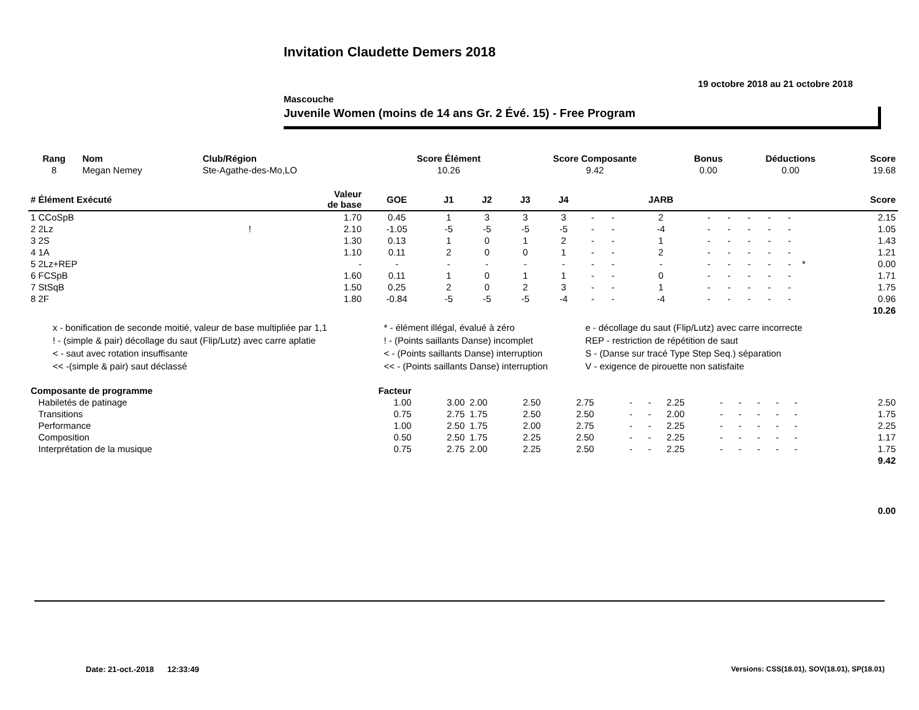Invitation Claudette Demers 2018
19 octobre 2018 au 21 octobre 2018
Mascouche
Juvenile Women (moins de 14 ans Gr. 2 Évé. 15) - Free Program
| Rang | Nom | Club/Région | Score Élément | Score Composante | Bonus | Déductions | Score |
| --- | --- | --- | --- | --- | --- | --- | --- |
| 8 | Megan Nemey | Ste-Agathe-des-Mo,LO | 10.26 | 9.42 | 0.00 | 0.00 | 19.68 |
| # Élément Exécuté | | Valeur de base | GOE | J1 | J2 | J3 | J4 | | | JARB | | | | | | | Score |
| --- | --- | --- | --- | --- | --- | --- | --- | --- | --- | --- | --- | --- | --- | --- | --- | --- | --- |
| 1 CCoSpB | | 1.70 | 0.45 | 1 | 3 | 3 | 3 | - | - | 2 | - | - | - | - | - | | 2.15 |
| 2 2Lz | ! | 2.10 | -1.05 | -5 | -5 | -5 | -5 | - | - | -4 | - | - | - | - | - | | 1.05 |
| 3 2S | | 1.30 | 0.13 | 1 | 0 | 1 | 2 | - | - | 1 | - | - | - | - | - | | 1.43 |
| 4 1A | | 1.10 | 0.11 | 2 | 0 | 0 | 1 | - | - | 2 | - | - | - | - | - | | 1.21 |
| 5 2Lz+REP | | - | - | - | - | - | - | - | - | - | - | - | - | - | - | * | 0.00 |
| 6 FCSpB | | 1.60 | 0.11 | 1 | 0 | 1 | 1 | - | - | 0 | - | - | - | - | - | | 1.71 |
| 7 StSqB | | 1.50 | 0.25 | 2 | 0 | 2 | 3 | - | - | 1 | - | - | - | - | - | | 1.75 |
| 8 2F | | 1.80 | -0.84 | -5 | -5 | -5 | -4 | - | - | -4 | - | - | - | - | - | | 0.96 |
| | | | | | | | | | | | | | | | | | 10.26 |
| x - bonification de seconde moitié, valeur de base multipliée par 1,1 | * - élément illégal, évalué à zéro | e - décollage du saut (Flip/Lutz) avec carre incorrecte |
| ! - (simple & pair) décollage du saut (Flip/Lutz) avec carre aplatie | ! - (Points saillants Danse) incomplet | REP - restriction de répétition de saut |
| < - saut avec rotation insuffisante | < - (Points saillants Danse) interruption | S - (Danse sur tracé Type Step Seq.) séparation |
| << -(simple & pair) saut déclassé | << - (Points saillants Danse) interruption | V - exigence de pirouette non satisfaite |
| Composante de programme | Facteur | | | | | | | | | | | | | | | | |
| Habiletés de patinage | 1.00 | 3.00 | 2.00 | 2.50 | 2.75 | - | - | 2.25 | - | - | - | - | - | | | | 2.50 |
| Transitions | 0.75 | 2.75 | 1.75 | 2.50 | 2.50 | - | - | 2.00 | - | - | - | - | - | | | | 1.75 |
| Performance | 1.00 | 2.50 | 1.75 | 2.00 | 2.75 | - | - | 2.25 | - | - | - | - | - | | | | 2.25 |
| Composition | 0.50 | 2.50 | 1.75 | 2.25 | 2.50 | - | - | 2.25 | - | - | - | - | - | | | | 1.17 |
| Interprétation de la musique | 0.75 | 2.75 | 2.00 | 2.25 | 2.50 | - | - | 2.25 | - | - | - | - | - | | | | 1.75 |
| | | | | | | | | | | | | | | | | | 9.42 |
| | | | | | | | | | | | | | | | | | 0.00 |
Date: 21-oct.-2018 12:33:49
Versions: CSS(18.01), SOV(18.01), SP(18.01)